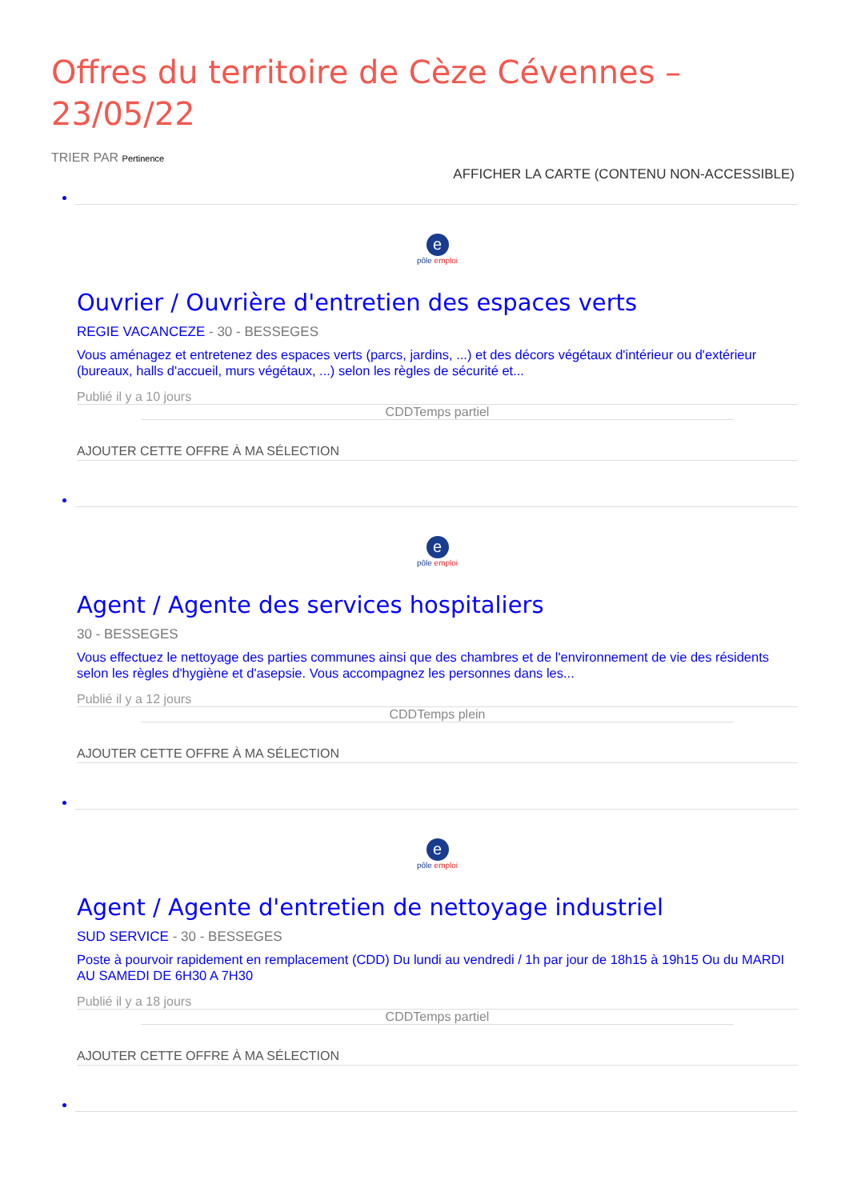Offres du territoire de Cèze Cévennes – 23/05/22
TRIER PAR Pertinence
AFFICHER LA CARTE (CONTENU NON-ACCESSIBLE)
e
pôle emploi
Ouvrier / Ouvrière d'entretien des espaces verts
REGIE VACANCEZE - 30 - BESSEGES
Vous aménagez et entretenez des espaces verts (parcs, jardins, ...) et des décors végétaux d'intérieur ou d'extérieur (bureaux, halls d'accueil, murs végétaux, ...) selon les règles de sécurité et...
Publié il y a 10 jours
CDDTemps partiel
AJOUTER CETTE OFFRE À MA SÉLECTION
e
pôle emploi
Agent / Agente des services hospitaliers
30 - BESSEGES
Vous effectuez le nettoyage des parties communes ainsi que des chambres et de l'environnement de vie des résidents selon les règles d'hygiène et d'asepsie. Vous accompagnez les personnes dans les...
Publié il y a 12 jours
CDDTemps plein
AJOUTER CETTE OFFRE À MA SÉLECTION
e
pôle emploi
Agent / Agente d'entretien de nettoyage industriel
SUD SERVICE - 30 - BESSEGES
Poste à pourvoir rapidement en remplacement (CDD) Du lundi au vendredi / 1h par jour de 18h15 à 19h15 Ou du MARDI AU SAMEDI DE 6H30 A 7H30
Publié il y a 18 jours
CDDTemps partiel
AJOUTER CETTE OFFRE À MA SÉLECTION